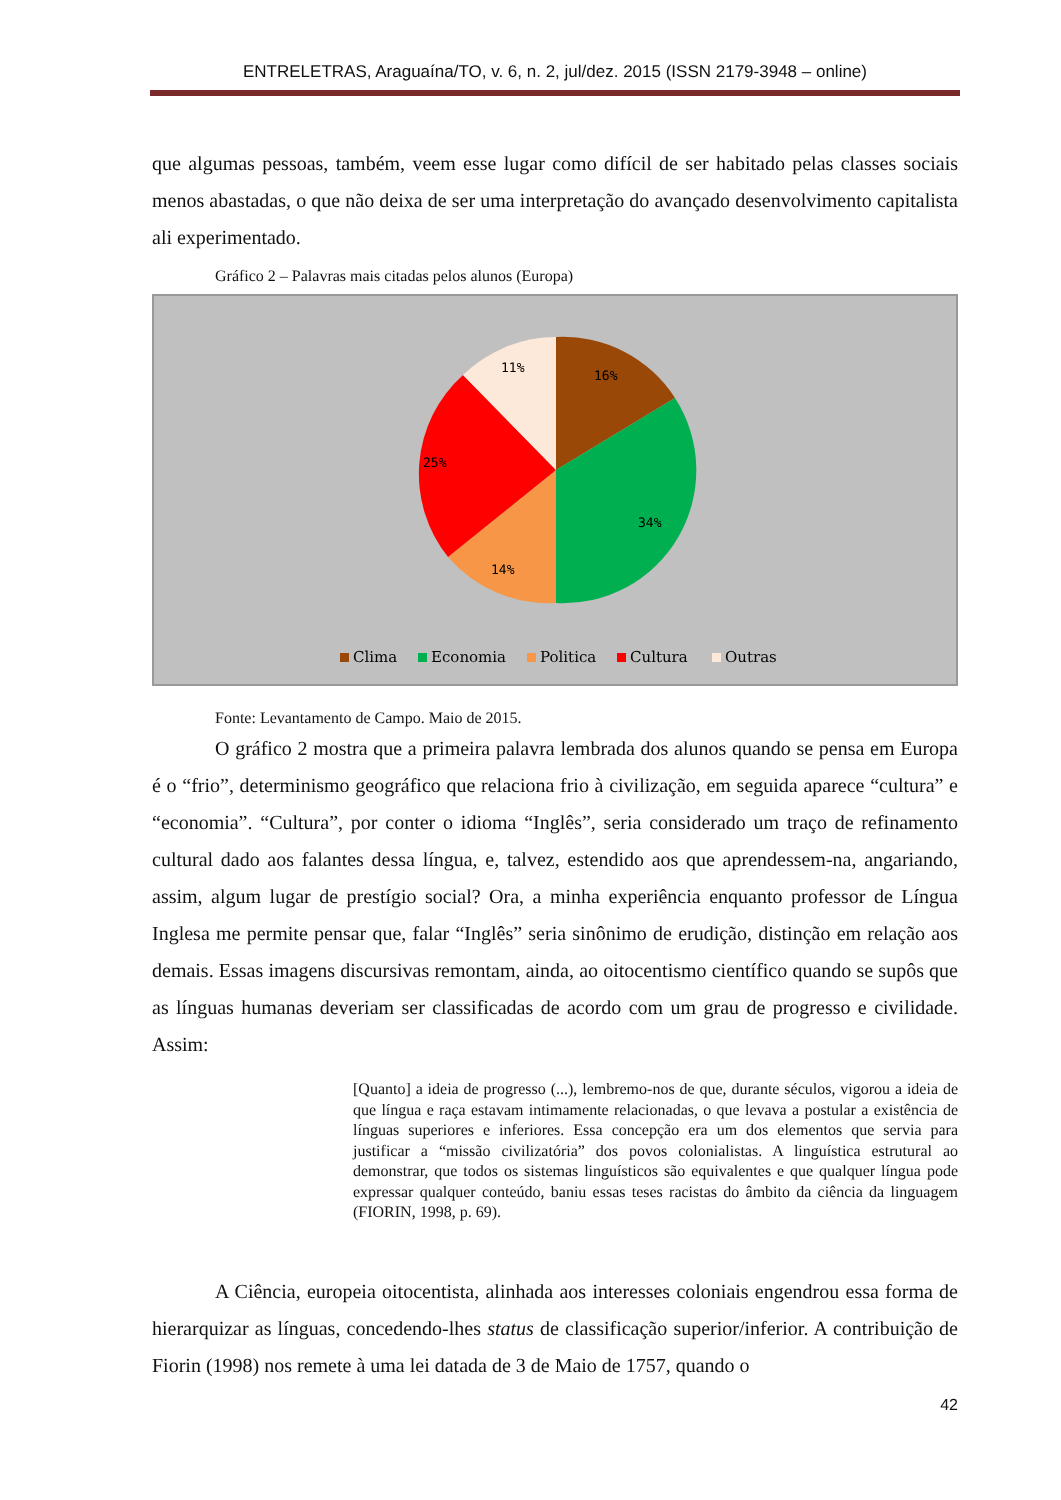ENTRELETRAS, Araguaína/TO, v. 6, n. 2, jul/dez. 2015 (ISSN 2179-3948 – online)
que algumas pessoas, também, veem esse lugar como difícil de ser habitado pelas classes sociais menos abastadas, o que não deixa de ser uma interpretação do avançado desenvolvimento capitalista ali experimentado.
Gráfico 2 – Palavras mais citadas pelos alunos (Europa)
11%
16%
25%
34%
14%
Clima
Economia
Politica
Cultura
Outras
Fonte: Levantamento de Campo. Maio de 2015.
O gráfico 2 mostra que a primeira palavra lembrada dos alunos quando se pensa em Europa é o “frio”, determinismo geográfico que relaciona frio à civilização, em seguida aparece “cultura” e “economia”. “Cultura”, por conter o idioma “Inglês”, seria considerado um traço de refinamento cultural dado aos falantes dessa língua, e, talvez, estendido aos que aprendessem-na, angariando, assim, algum lugar de prestígio social? Ora, a minha experiência enquanto professor de Língua Inglesa me permite pensar que, falar “Inglês” seria sinônimo de erudição, distinção em relação aos demais. Essas imagens discursivas remontam, ainda, ao oitocentismo científico quando se supôs que as línguas humanas deveriam ser classificadas de acordo com um grau de progresso e civilidade. Assim:
[Quanto] a ideia de progresso (...), lembremo-nos de que, durante séculos, vigorou a ideia de que língua e raça estavam intimamente relacionadas, o que levava a postular a existência de línguas superiores e inferiores. Essa concepção era um dos elementos que servia para justificar a “missão civilizatória” dos povos colonialistas. A linguística estrutural ao demonstrar, que todos os sistemas linguísticos são equivalentes e que qualquer língua pode expressar qualquer conteúdo, baniu essas teses racistas do âmbito da ciência da linguagem (FIORIN, 1998, p. 69).
A Ciência, europeia oitocentista, alinhada aos interesses coloniais engendrou essa forma de hierarquizar as línguas, concedendo-lhes status de classificação superior/inferior. A contribuição de Fiorin (1998) nos remete à uma lei datada de 3 de Maio de 1757, quando o
42